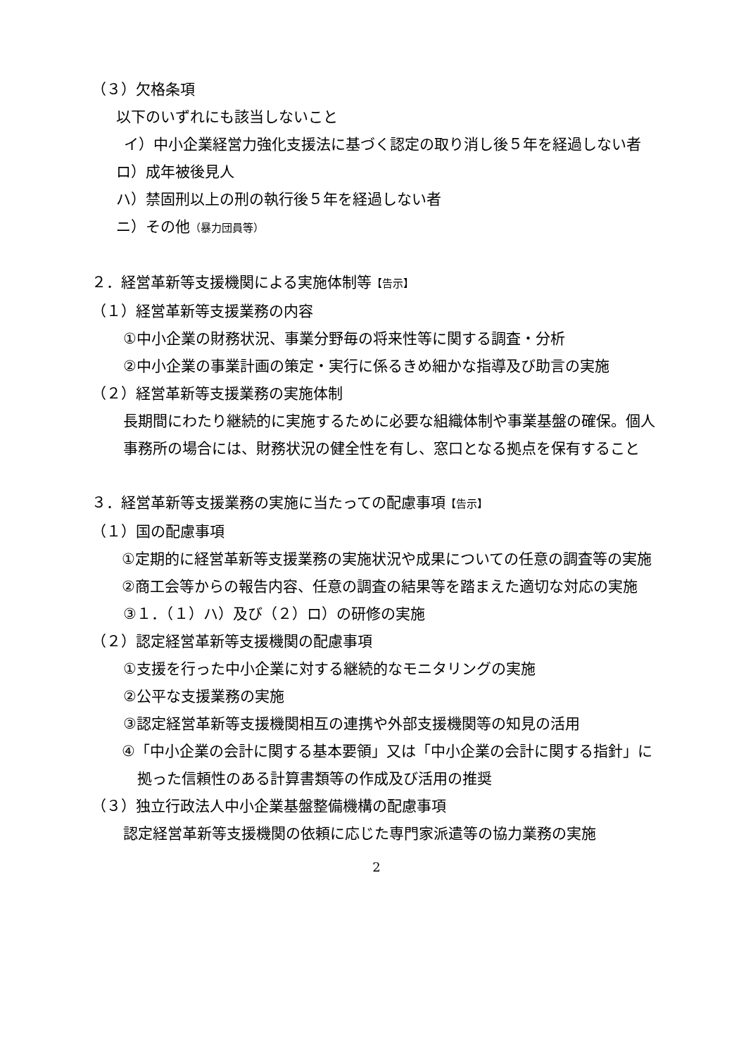（３）欠格条項
以下のいずれにも該当しないこと
イ）中小企業経営力強化支援法に基づく認定の取り消し後５年を経過しない者
ロ）成年被後見人
ハ）禁固刑以上の刑の執行後５年を経過しない者
ニ）その他（暴力団員等）
２．経営革新等支援機関による実施体制等【告示】
（１）経営革新等支援業務の内容
①中小企業の財務状況、事業分野毎の将来性等に関する調査・分析
②中小企業の事業計画の策定・実行に係るきめ細かな指導及び助言の実施
（２）経営革新等支援業務の実施体制
長期間にわたり継続的に実施するために必要な組織体制や事業基盤の確保。個人事務所の場合には、財務状況の健全性を有し、窓口となる拠点を保有すること
３．経営革新等支援業務の実施に当たっての配慮事項【告示】
（１）国の配慮事項
①定期的に経営革新等支援業務の実施状況や成果についての任意の調査等の実施
②商工会等からの報告内容、任意の調査の結果等を踏まえた適切な対応の実施
③１．（１）ハ）及び（２）ロ）の研修の実施
（２）認定経営革新等支援機関の配慮事項
①支援を行った中小企業に対する継続的なモニタリングの実施
②公平な支援業務の実施
③認定経営革新等支援機関相互の連携や外部支援機関等の知見の活用
④「中小企業の会計に関する基本要領」又は「中小企業の会計に関する指針」に拠った信頼性のある計算書類等の作成及び活用の推奨
（３）独立行政法人中小企業基盤整備機構の配慮事項
認定経営革新等支援機関の依頼に応じた専門家派遣等の協力業務の実施
2